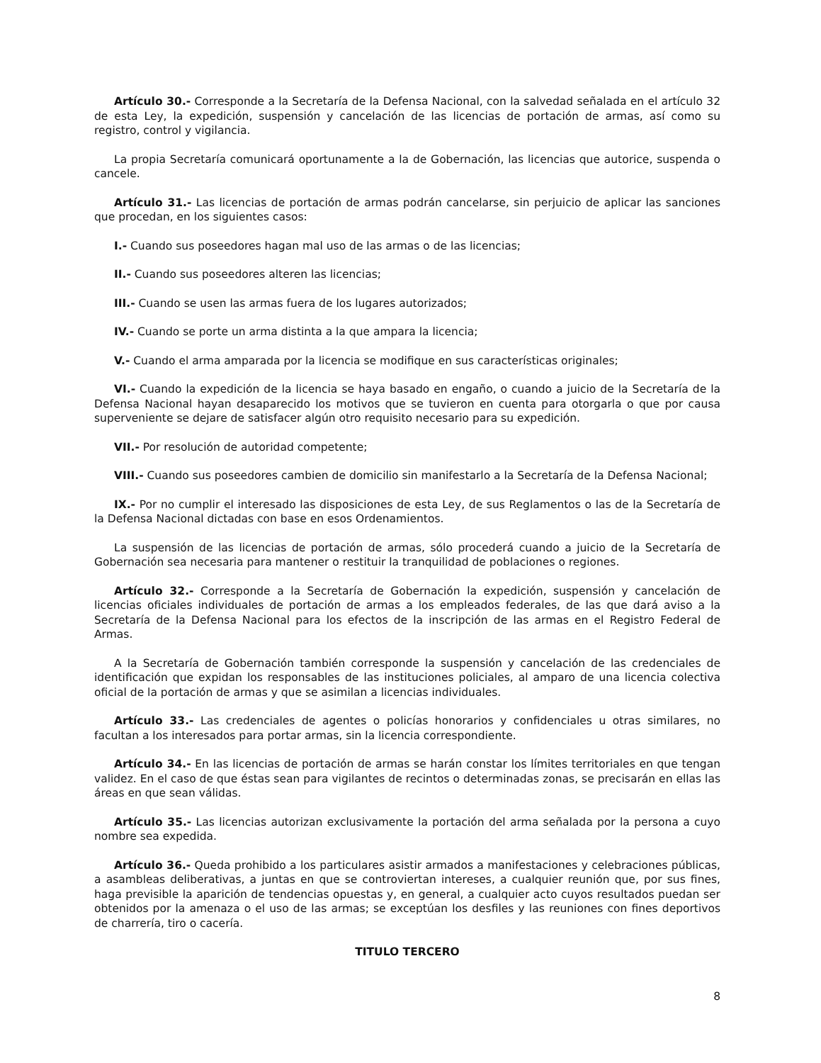Artículo 30.- Corresponde a la Secretaría de la Defensa Nacional, con la salvedad señalada en el artículo 32 de esta Ley, la expedición, suspensión y cancelación de las licencias de portación de armas, así como su registro, control y vigilancia.
La propia Secretaría comunicará oportunamente a la de Gobernación, las licencias que autorice, suspenda o cancele.
Artículo 31.- Las licencias de portación de armas podrán cancelarse, sin perjuicio de aplicar las sanciones que procedan, en los siguientes casos:
I.- Cuando sus poseedores hagan mal uso de las armas o de las licencias;
II.- Cuando sus poseedores alteren las licencias;
III.- Cuando se usen las armas fuera de los lugares autorizados;
IV.- Cuando se porte un arma distinta a la que ampara la licencia;
V.- Cuando el arma amparada por la licencia se modifique en sus características originales;
VI.- Cuando la expedición de la licencia se haya basado en engaño, o cuando a juicio de la Secretaría de la Defensa Nacional hayan desaparecido los motivos que se tuvieron en cuenta para otorgarla o que por causa superveniente se dejare de satisfacer algún otro requisito necesario para su expedición.
VII.- Por resolución de autoridad competente;
VIII.- Cuando sus poseedores cambien de domicilio sin manifestarlo a la Secretaría de la Defensa Nacional;
IX.- Por no cumplir el interesado las disposiciones de esta Ley, de sus Reglamentos o las de la Secretaría de la Defensa Nacional dictadas con base en esos Ordenamientos.
La suspensión de las licencias de portación de armas, sólo procederá cuando a juicio de la Secretaría de Gobernación sea necesaria para mantener o restituir la tranquilidad de poblaciones o regiones.
Artículo 32.- Corresponde a la Secretaría de Gobernación la expedición, suspensión y cancelación de licencias oficiales individuales de portación de armas a los empleados federales, de las que dará aviso a la Secretaría de la Defensa Nacional para los efectos de la inscripción de las armas en el Registro Federal de Armas.
A la Secretaría de Gobernación también corresponde la suspensión y cancelación de las credenciales de identificación que expidan los responsables de las instituciones policiales, al amparo de una licencia colectiva oficial de la portación de armas y que se asimilan a licencias individuales.
Artículo 33.- Las credenciales de agentes o policías honorarios y confidenciales u otras similares, no facultan a los interesados para portar armas, sin la licencia correspondiente.
Artículo 34.- En las licencias de portación de armas se harán constar los límites territoriales en que tengan validez. En el caso de que éstas sean para vigilantes de recintos o determinadas zonas, se precisarán en ellas las áreas en que sean válidas.
Artículo 35.- Las licencias autorizan exclusivamente la portación del arma señalada por la persona a cuyo nombre sea expedida.
Artículo 36.- Queda prohibido a los particulares asistir armados a manifestaciones y celebraciones públicas, a asambleas deliberativas, a juntas en que se controviertan intereses, a cualquier reunión que, por sus fines, haga previsible la aparición de tendencias opuestas y, en general, a cualquier acto cuyos resultados puedan ser obtenidos por la amenaza o el uso de las armas; se exceptúan los desfiles y las reuniones con fines deportivos de charrería, tiro o cacería.
TITULO TERCERO
8